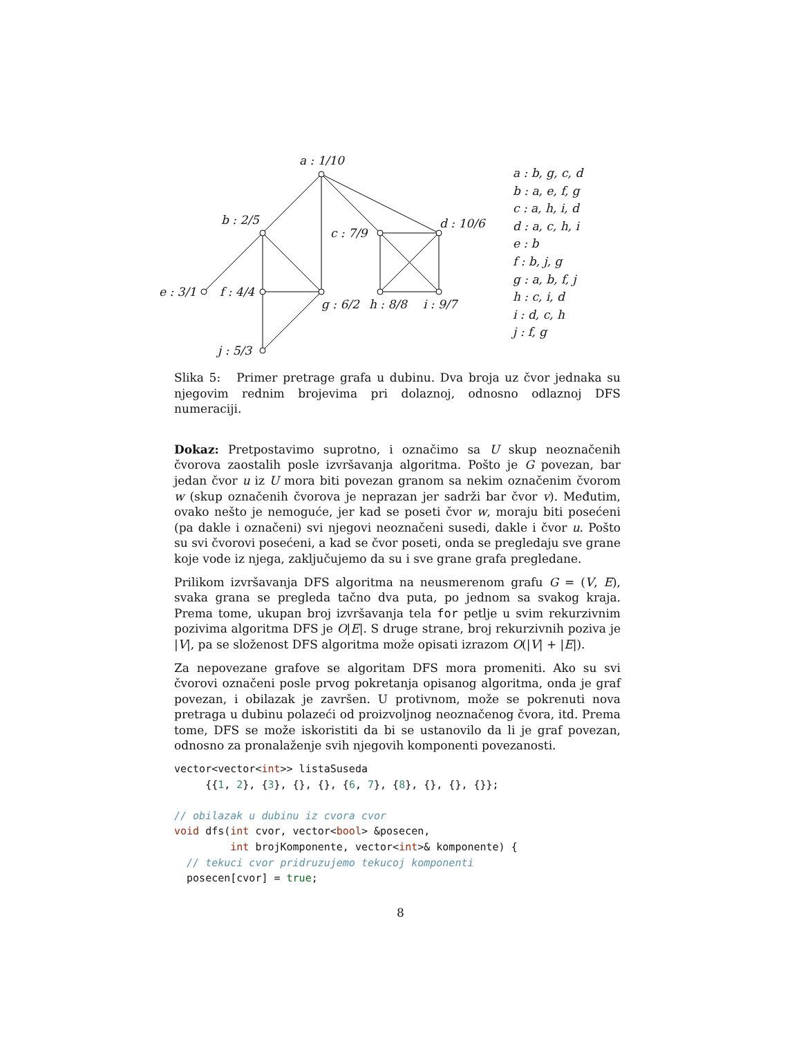a : 1/10
b : 2/5
c : 7/9
d : 10/6
e : 3/1 f : 4/4
g : 6/2 h : 8/8 i : 9/7
j : 5/3
a : b, g, c, d
b : a, e, f, g
c : a, h, i, d
d : a, c, h, i
e : b
f : b, j, g
g : a, b, f, j
h : c, i, d
i : d, c, h
j : f, g
Slika 5: Primer pretrage grafa u dubinu. Dva broja uz čvor jednaka su njegovim rednim brojevima pri dolaznoj, odnosno odlaznoj DFS numeraciji.
Dokaz: Pretpostavimo suprotno, i označimo sa U skup neoznačenih čvorova zaostalih posle izvršavanja algoritma. Pošto je G povezan, bar jedan čvor u iz U mora biti povezan granom sa nekim označenim čvorom w (skup označenih čvorova je neprazan jer sadrži bar čvor v). Međutim, ovako nešto je nemoguće, jer kad se poseti čvor w, moraju biti posećeni (pa dakle i označeni) svi njegovi neoznačeni susedi, dakle i čvor u. Pošto su svi čvorovi posećeni, a kad se čvor poseti, onda se pregledaju sve grane koje vode iz njega, zaključujemo da su i sve grane grafa pregledane.
Prilikom izvršavanja DFS algoritma na neusmerenom grafu G = (V, E), svaka grana se pregleda tačno dva puta, po jednom sa svakog kraja. Prema tome, ukupan broj izvršavanja tela for petlje u svim rekurzivnim pozivima algoritma DFS je O|E|. S druge strane, broj rekurzivnih poziva je |V|, pa se složenost DFS algoritma može opisati izrazom O(|V| + |E|).
Za nepovezane grafove se algoritam DFS mora promeniti. Ako su svi čvorovi označeni posle prvog pokretanja opisanog algoritma, onda je graf povezan, i obilazak je završen. U protivnom, može se pokrenuti nova pretraga u dubinu polazeći od proizvoljnog neoznačenog čvora, itd. Prema tome, DFS se može iskoristiti da bi se ustanovilo da li je graf povezan, odnosno za pronalaženje svih njegovih komponenti povezanosti.
vector<vector<int>> listaSuseda
     {{1, 2}, {3}, {}, {}, {6, 7}, {8}, {}, {}, {}};

// obilazak u dubinu iz cvora cvor
void dfs(int cvor, vector<bool> &posecen,
         int brojKomponente, vector<int>& komponente) {
  // tekuci cvor pridruzujemo tekucoj komponenti
  posecen[cvor] = true;
8